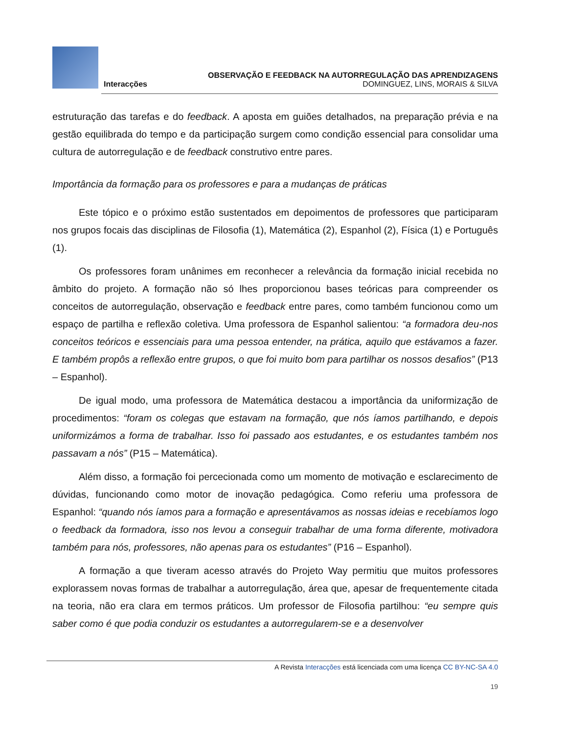Interacções
OBSERVAÇÃO E FEEDBACK NA AUTORREGULAÇÃO DAS APRENDIZAGENS
DOMINGUEZ, LINS, MORAIS & SILVA
estruturação das tarefas e do feedback. A aposta em guiões detalhados, na preparação prévia e na gestão equilibrada do tempo e da participação surgem como condição essencial para consolidar uma cultura de autorregulação e de feedback construtivo entre pares.
Importância da formação para os professores e para a mudanças de práticas
Este tópico e o próximo estão sustentados em depoimentos de professores que participaram nos grupos focais das disciplinas de Filosofia (1), Matemática (2), Espanhol (2), Física (1) e Português (1).
Os professores foram unânimes em reconhecer a relevância da formação inicial recebida no âmbito do projeto. A formação não só lhes proporcionou bases teóricas para compreender os conceitos de autorregulação, observação e feedback entre pares, como também funcionou como um espaço de partilha e reflexão coletiva. Uma professora de Espanhol salientou: “a formadora deu-nos conceitos teóricos e essenciais para uma pessoa entender, na prática, aquilo que estávamos a fazer. E também propôs a reflexão entre grupos, o que foi muito bom para partilhar os nossos desafios” (P13 – Espanhol).
De igual modo, uma professora de Matemática destacou a importância da uniformização de procedimentos: “foram os colegas que estavam na formação, que nós íamos partilhando, e depois uniformizámos a forma de trabalhar. Isso foi passado aos estudantes, e os estudantes também nos passavam a nós” (P15 – Matemática).
Além disso, a formação foi percecionada como um momento de motivação e esclarecimento de dúvidas, funcionando como motor de inovação pedagógica. Como referiu uma professora de Espanhol: “quando nós íamos para a formação e apresentávamos as nossas ideias e recebíamos logo o feedback da formadora, isso nos levou a conseguir trabalhar de uma forma diferente, motivadora também para nós, professores, não apenas para os estudantes” (P16 – Espanhol).
A formação a que tiveram acesso através do Projeto Way permitiu que muitos professores explorassem novas formas de trabalhar a autorregulação, área que, apesar de frequentemente citada na teoria, não era clara em termos práticos. Um professor de Filosofia partilhou: “eu sempre quis saber como é que podia conduzir os estudantes a autorregularem-se e a desenvolver
A Revista Interacções está licenciada com uma licença CC BY-NC-SA 4.0
19